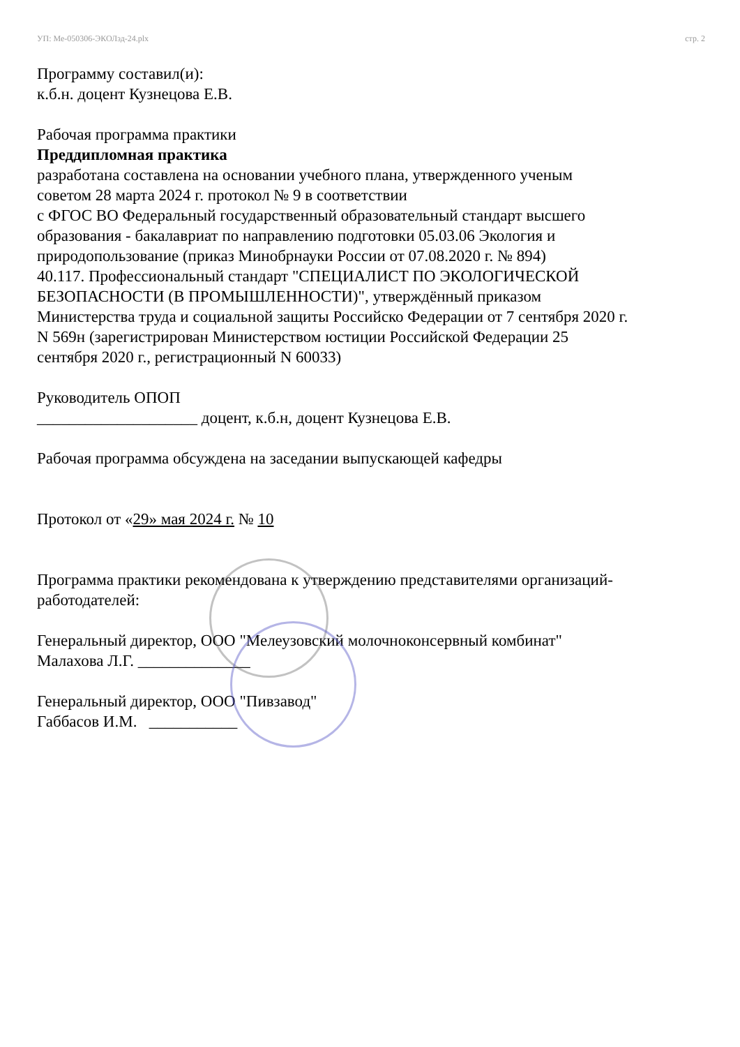УП: Ме-050306-ЭКОЛзд-24.plx стр. 2
Программу составил(и):
к.б.н. доцент Кузнецова Е.В.
Рабочая программа практики
Преддипломная практика
разработана составлена на основании учебного плана, утвержденного ученым
советом 28 марта 2024 г. протокол № 9 в соответствии
с ФГОС ВО Федеральный государственный образовательный стандарт высшего
образования - бакалавриат по направлению подготовки 05.03.06 Экология и
природопользование (приказ Минобрнауки России от 07.08.2020 г. № 894)
40.117. Профессиональный стандарт "СПЕЦИАЛИСТ ПО ЭКОЛОГИЧЕСКОЙ
БЕЗОПАСНОСТИ (В ПРОМЫШЛЕННОСТИ)", утверждённый приказом
Министерства труда и социальной защиты Российско Федерации от 7 сентября 2020 г.
N 569н (зарегистрирован Министерством юстиции Российской Федерации 25
сентября 2020 г., регистрационный N 60033)
Руководитель ОПОП
____________________ доцент, к.б.н, доцент Кузнецова Е.В.
Рабочая программа обсуждена на заседании выпускающей кафедры
Протокол от «29» мая 2024 г. № 10
Программа практики рекомендована к утверждению представителями организаций-
работодателей:
Генеральный директор, ООО "Мелеузовский молочноконсервный комбинат"
Малахова Л.Г. ______________
Генеральный директор, ООО "Пивзавод"
Габбасов И.М. ___________